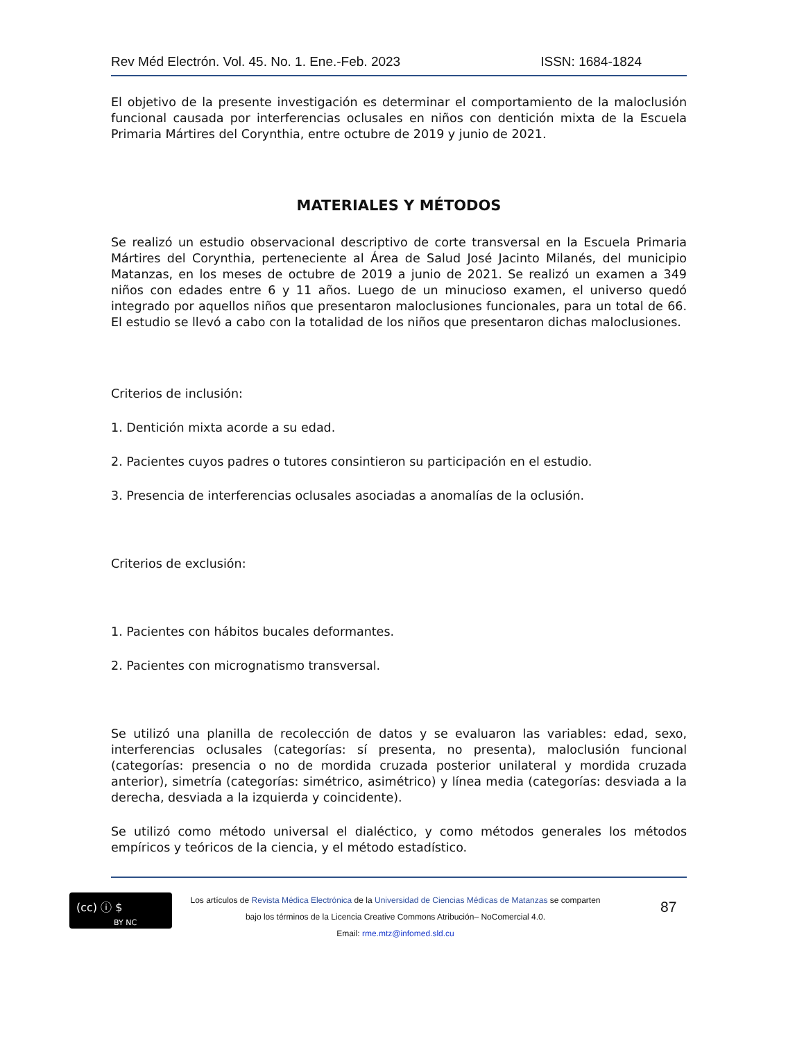Rev Méd Electrón. Vol. 45. No. 1. Ene.-Feb. 2023 ISSN: 1684-1824
El objetivo de la presente investigación es determinar el comportamiento de la maloclusión funcional causada por interferencias oclusales en niños con dentición mixta de la Escuela Primaria Mártires del Corynthia, entre octubre de 2019 y junio de 2021.
MATERIALES Y MÉTODOS
Se realizó un estudio observacional descriptivo de corte transversal en la Escuela Primaria Mártires del Corynthia, perteneciente al Área de Salud José Jacinto Milanés, del municipio Matanzas, en los meses de octubre de 2019 a junio de 2021. Se realizó un examen a 349 niños con edades entre 6 y 11 años. Luego de un minucioso examen, el universo quedó integrado por aquellos niños que presentaron maloclusiones funcionales, para un total de 66. El estudio se llevó a cabo con la totalidad de los niños que presentaron dichas maloclusiones.
Criterios de inclusión:
1. Dentición mixta acorde a su edad.
2. Pacientes cuyos padres o tutores consintieron su participación en el estudio.
3. Presencia de interferencias oclusales asociadas a anomalías de la oclusión.
Criterios de exclusión:
1. Pacientes con hábitos bucales deformantes.
2. Pacientes con micrognatismo transversal.
Se utilizó una planilla de recolección de datos y se evaluaron las variables: edad, sexo, interferencias oclusales (categorías: sí presenta, no presenta), maloclusión funcional (categorías: presencia o no de mordida cruzada posterior unilateral y mordida cruzada anterior), simetría (categorías: simétrico, asimétrico) y línea media (categorías: desviada a la derecha, desviada a la izquierda y coincidente).
Se utilizó como método universal el dialéctico, y como métodos generales los métodos empíricos y teóricos de la ciencia, y el método estadístico.
(cc) ⓘ $
BY NC
Los artículos de Revista Médica Electrónica de la Universidad de Ciencias Médicas de Matanzas se comparten
bajo los términos de la Licencia Creative Commons Atribución– NoComercial 4.0.
Email: rme.mtz@infomed.sld.cu
87